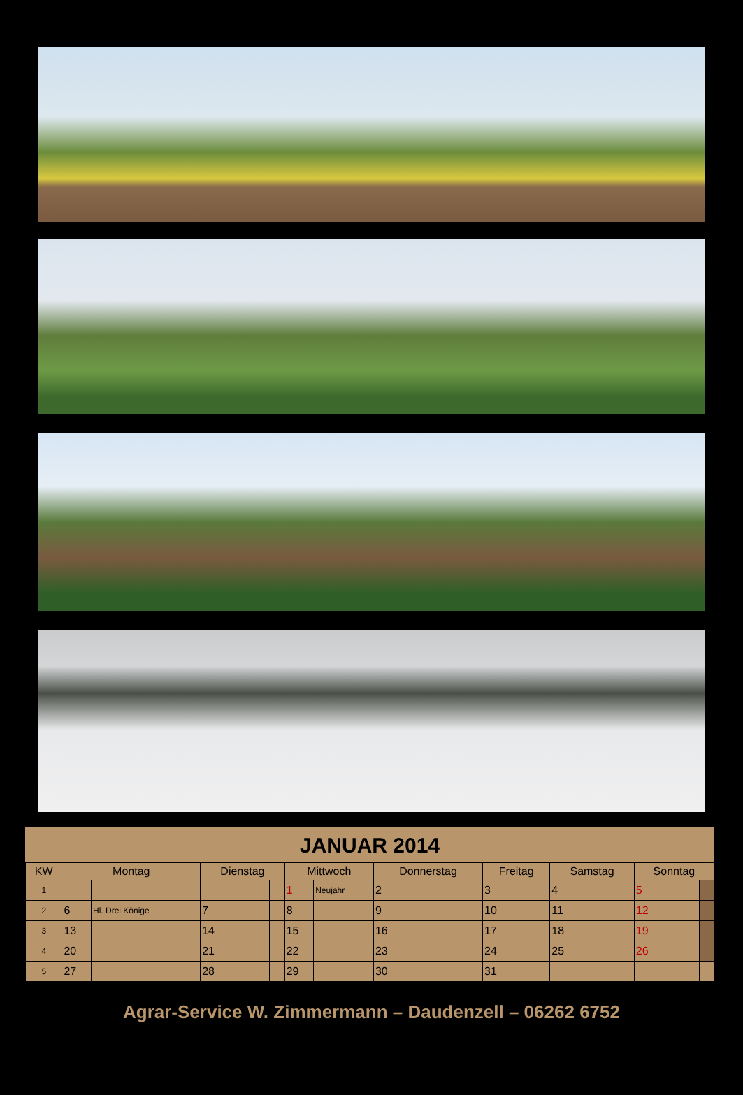JANUAR 2014
| KW | Montag | | Dienstag | | Mittwoch | | Donnerstag | | Freitag | | Samstag | | Sonntag | |
| --- | --- | --- | --- | --- | --- | --- | --- | --- | --- | --- | --- | --- | --- | --- |
| 1 | | | | | 1 | Neujahr | 2 | | 3 | | 4 | | 5 | |
| 2 | 6 | Hl. Drei Könige | 7 | | 8 | | 9 | | 10 | | 11 | | 12 | |
| 3 | 13 | | 14 | | 15 | | 16 | | 17 | | 18 | | 19 | |
| 4 | 20 | | 21 | | 22 | | 23 | | 24 | | 25 | | 26 | |
| 5 | 27 | | 28 | | 29 | | 30 | | 31 | | | | | |
Agrar-Service W. Zimmermann – Daudenzell – 06262 6752